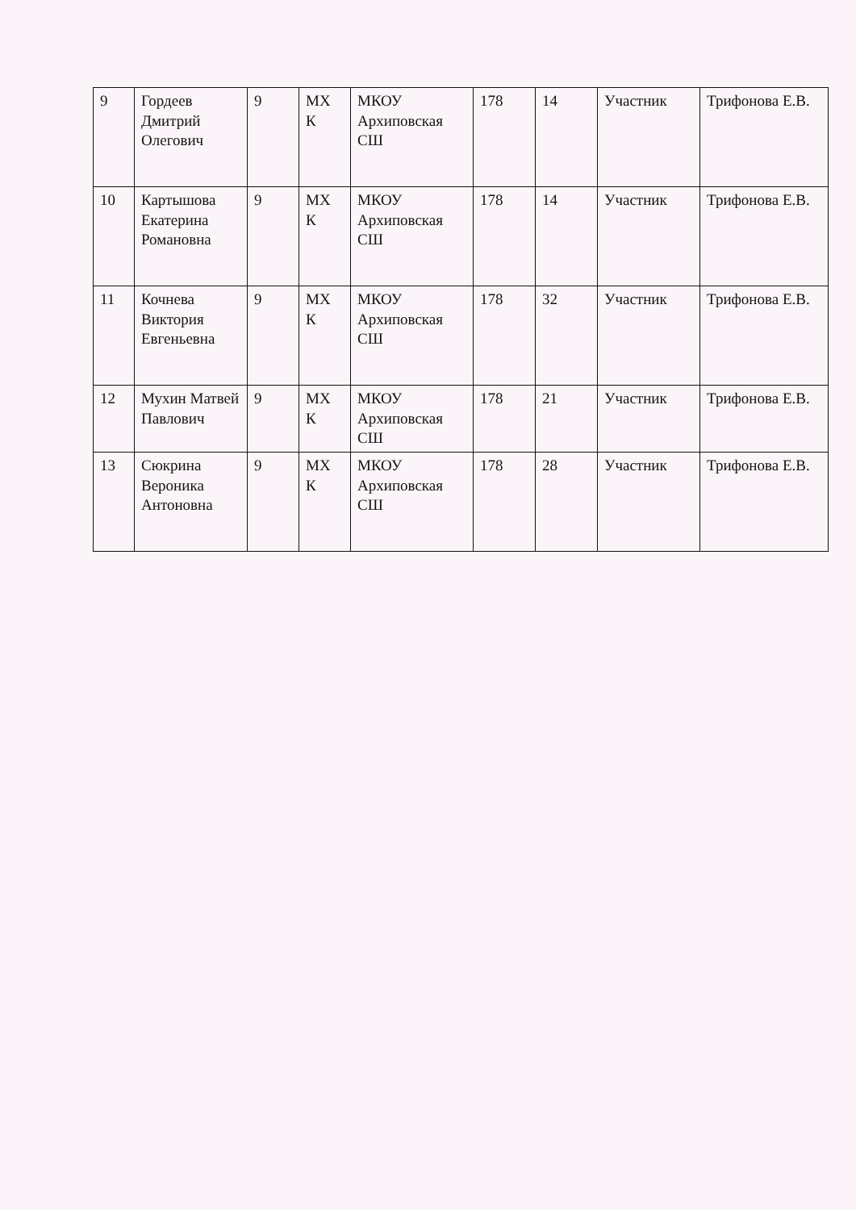| 9 | Гордеев Дмитрий Олегович | 9 | МХ К | МКОУ Архиповская СШ | 178 | 14 | Участник | Трифонова Е.В. |
| 10 | Картышова Екатерина Романовна | 9 | МХ К | МКОУ Архиповская СШ | 178 | 14 | Участник | Трифонова Е.В. |
| 11 | Кочнева Виктория Евгеньевна | 9 | МХ К | МКОУ Архиповская СШ | 178 | 32 | Участник | Трифонова Е.В. |
| 12 | Мухин Матвей Павлович | 9 | МХ К | МКОУ Архиповская СШ | 178 | 21 | Участник | Трифонова Е.В. |
| 13 | Сюкрина Вероника Антоновна | 9 | МХ К | МКОУ Архиповская СШ | 178 | 28 | Участник | Трифонова Е.В. |